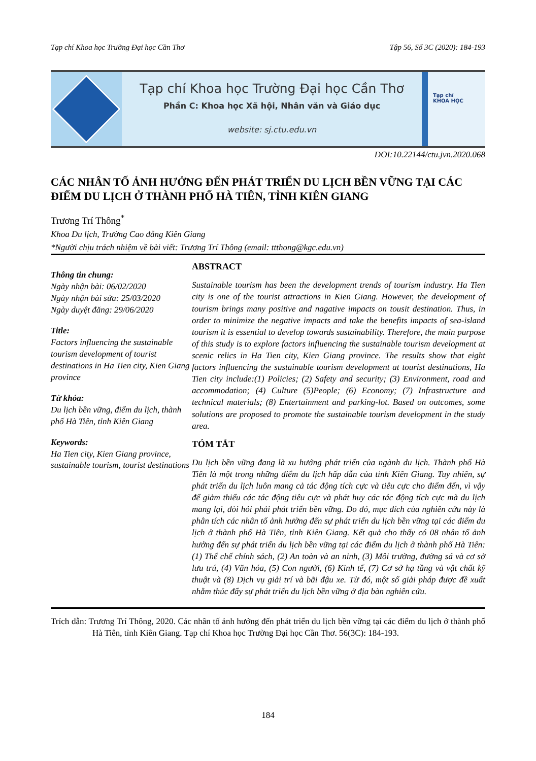Tạp chí Khoa học Trường Đại học Cần Thơ Tập 56, Số 3C (2020): 184-193
Tạp chí Khoa học Trường Đại học Cần Thơ
Phần C: Khoa học Xã hội, Nhân văn và Giáo dục
website: sj.ctu.edu.vn
Tạp chí
KHOA HỌC
DOI:10.22144/ctu.jvn.2020.068
CÁC NHÂN TỐ ẢNH HƯỞNG ĐẾN PHÁT TRIỂN DU LỊCH BỀN VỮNG TẠI CÁC ĐIỂM DU LỊCH Ở THÀNH PHỐ HÀ TIÊN, TỈNH KIÊN GIANG
Trương Trí Thông<sup>*</sup>
Khoa Du lịch, Trường Cao đẳng Kiên Giang
*Người chịu trách nhiệm về bài viết: Trương Trí Thông (email: ttthong@kgc.edu.vn)
Thông tin chung:
Ngày nhận bài: 06/02/2020
Ngày nhận bài sửa: 25/03/2020
Ngày duyệt đăng: 29/06/2020
Title:
Factors influencing the sustainable tourism development of tourist destinations in Ha Tien city, Kien Giang province
Từ khóa:
Du lịch bền vững, điểm du lịch, thành phố Hà Tiên, tỉnh Kiên Giang
Keywords:
Ha Tien city, Kien Giang province, sustainable tourism, tourist destinations
ABSTRACT
Sustainable tourism has been the development trends of tourism industry. Ha Tien city is one of the tourist attractions in Kien Giang. However, the development of tourism brings many positive and nagative impacts on tousit destination. Thus, in order to minimize the negative impacts and take the benefits impacts of sea-island tourism it is essential to develop towards sustainability. Therefore, the main purpose of this study is to explore factors influencing the sustainable tourism development at scenic relics in Ha Tien city, Kien Giang province. The results show that eight factors influencing the sustainable tourism development at tourist destinations, Ha Tien city include:(1) Policies; (2) Safety and security; (3) Environment, road and accommodation; (4) Culture (5)People; (6) Economy; (7) Infrastructure and technical materials; (8) Entertainment and parking-lot. Based on outcomes, some solutions are proposed to promote the sustainable tourism development in the study area.
TÓM TẮT
Du lịch bền vững đang là xu hướng phát triển của ngành du lịch. Thành phố Hà Tiên là một trong những điểm du lịch hấp dẫn của tỉnh Kiên Giang. Tuy nhiên, sự phát triển du lịch luôn mang cả tác động tích cực và tiêu cực cho điểm đến, vì vậy để giảm thiểu các tác động tiêu cực và phát huy các tác động tích cực mà du lịch mang lại, đòi hỏi phải phát triển bền vững. Do đó, mục đích của nghiên cứu này là phân tích các nhân tố ảnh hưởng đến sự phát triển du lịch bền vững tại các điểm du lịch ở thành phố Hà Tiên, tỉnh Kiên Giang. Kết quả cho thấy có 08 nhân tố ảnh hưởng đến sự phát triển du lịch bền vững tại các điểm du lịch ở thành phố Hà Tiên: (1) Thể chế chính sách, (2) An toàn và an ninh, (3) Môi trường, đường sá và cơ sở lưu trú, (4) Văn hóa, (5) Con người, (6) Kinh tế, (7) Cơ sở hạ tầng và vật chất kỹ thuật và (8) Dịch vụ giải trí và bãi đậu xe. Từ đó, một số giải pháp được đề xuất nhằm thúc đẩy sự phát triển du lịch bền vững ở địa bàn nghiên cứu.
Trích dẫn: Trương Trí Thông, 2020. Các nhân tố ảnh hưởng đến phát triển du lịch bền vững tại các điểm du lịch ở thành phố Hà Tiên, tỉnh Kiên Giang. Tạp chí Khoa học Trường Đại học Cần Thơ. 56(3C): 184-193.
184